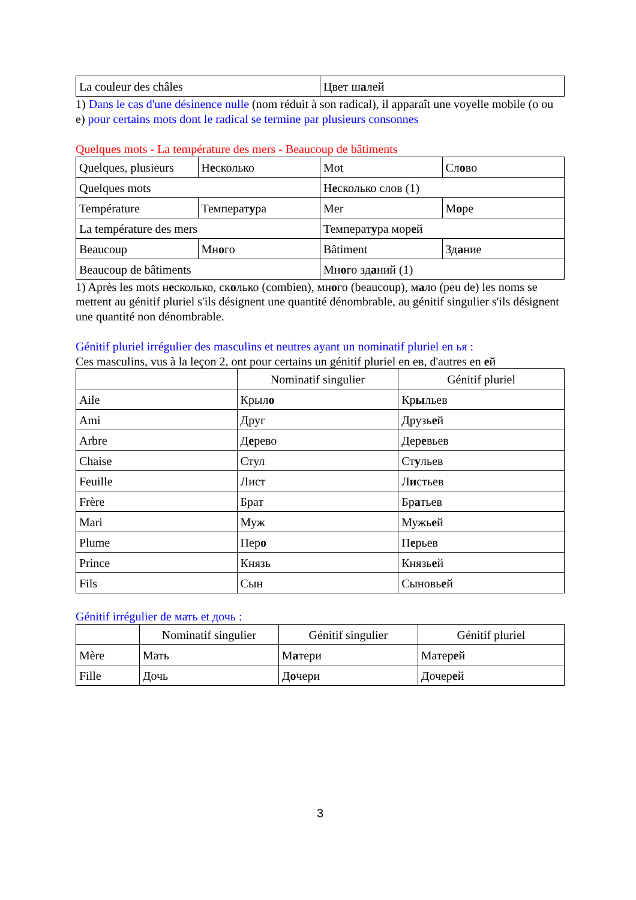| La couleur des châles | Цвет ш а лей |
1) Dans le cas d'une désinence nulle (nom réduit à son radical), il apparaît une voyelle mobile (o ou e) pour certains mots dont le radical se termine par plusieurs consonnes
Quelques mots - La température des mers - Beaucoup de bâtiments
| Quelques, plusieurs | Н е сколько | Mot | Сл о во |
| Quelques mots | | Н е сколько слов (1) | |
| Température | Температ у ра | Mer | М о ре |
| La température des mers | | Температ у ра мор е й | |
| Beaucoup | Мн о го | Bâtiment | Зд а ние |
| Beaucoup de bâtiments | | Мн о го зд а ний (1) | |
1) Après les mots несколько, сколько (combien), много (beaucoup), мало (peu de) les noms se mettent au génitif pluriel s'ils désignent une quantité dénombrable, au génitif singulier s'ils désignent une quantité non dénombrable.
Génitif pluriel irrégulier des masculins et neutres ayant un nominatif pluriel en ья :
Ces masculins, vus à la leçon 2, ont pour certains un génitif pluriel en ев, d'autres en ей
| | Nominatif singulier | Génitif pluriel |
| --- | --- | --- |
| Aile | Крыл о | Кр ы льев |
| Ami | Друг | Друзь е й |
| Arbre | Д е рево | Дер е вьев |
| Chaise | Стул | Ст у льев |
| Feuille | Лист | Л и стьев |
| Frère | Брат | Бр а тьев |
| Mari | Муж | Мужь е й |
| Plume | Пер о | П е рьев |
| Prince | Князь | Князь е й |
| Fils | Сын | Сыновь е й |
Génitif irrégulier de мать et дочь :
| | Nominatif singulier | Génitif singulier | Génitif pluriel |
| --- | --- | --- | --- |
| Mère | Мать | М а тери | Матер е й |
| Fille | Дочь | Д о чери | Дочер е й |
3